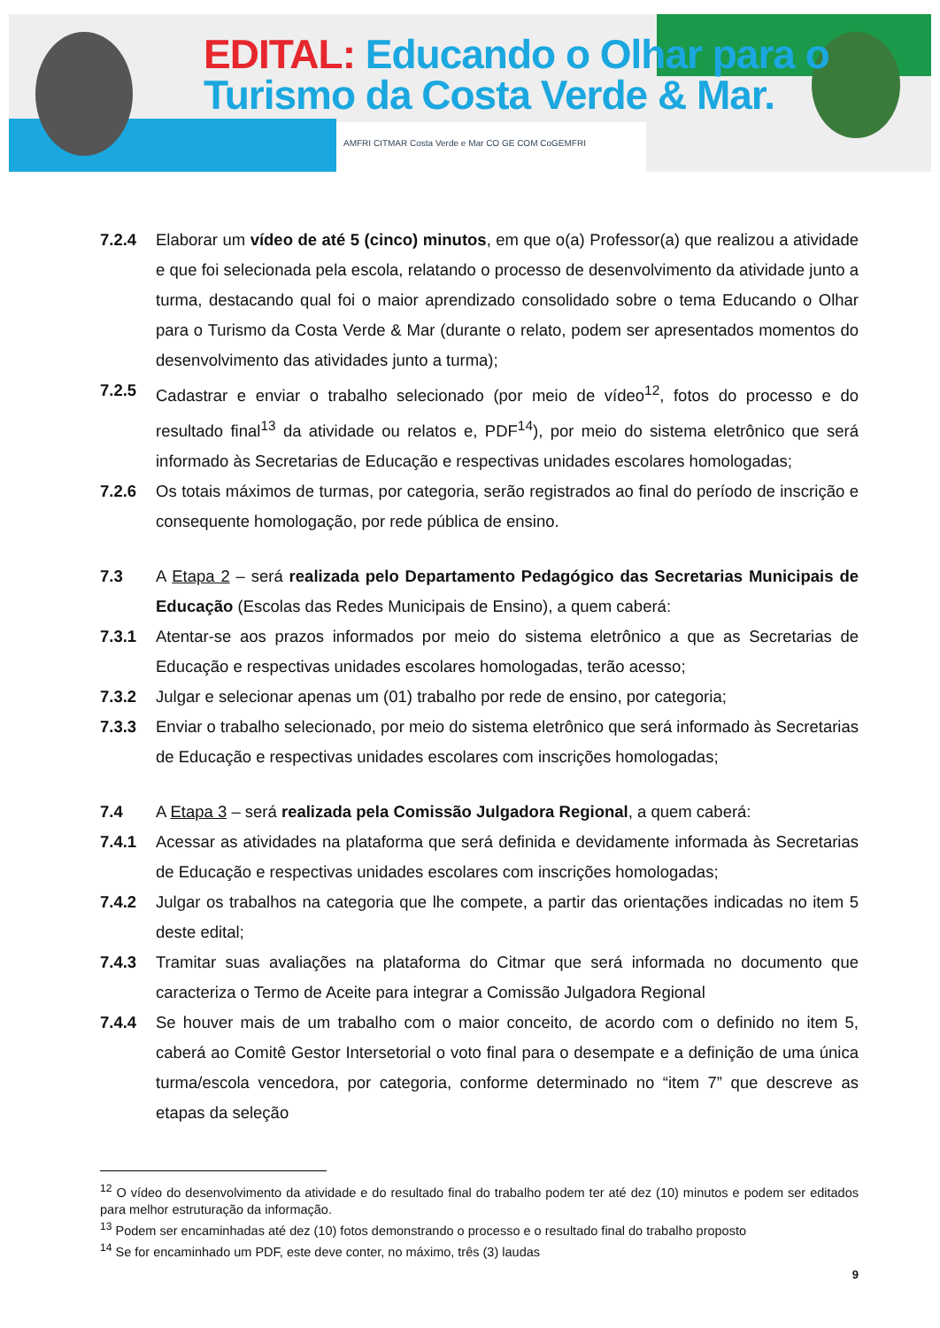EDITAL: Educando o Olhar para o
Turismo da Costa Verde & Mar.
AMFRI CITMAR Costa Verde e Mar CO GE COM CoGEMFRI
7.2.4 Elaborar um vídeo de até 5 (cinco) minutos, em que o(a) Professor(a) que realizou a atividade e que foi selecionada pela escola, relatando o processo de desenvolvimento da atividade junto a turma, destacando qual foi o maior aprendizado consolidado sobre o tema Educando o Olhar para o Turismo da Costa Verde & Mar (durante o relato, podem ser apresentados momentos do desenvolvimento das atividades junto a turma);
7.2.5 Cadastrar e enviar o trabalho selecionado (por meio de vídeo<sup>12</sup>, fotos do processo e do resultado final<sup>13</sup> da atividade ou relatos e, PDF<sup>14</sup>), por meio do sistema eletrônico que será informado às Secretarias de Educação e respectivas unidades escolares homologadas;
7.2.6 Os totais máximos de turmas, por categoria, serão registrados ao final do período de inscrição e consequente homologação, por rede pública de ensino.
7.3 A Etapa 2 – será realizada pelo Departamento Pedagógico das Secretarias Municipais de Educação (Escolas das Redes Municipais de Ensino), a quem caberá:
7.3.1 Atentar-se aos prazos informados por meio do sistema eletrônico a que as Secretarias de Educação e respectivas unidades escolares homologadas, terão acesso;
7.3.2 Julgar e selecionar apenas um (01) trabalho por rede de ensino, por categoria;
7.3.3 Enviar o trabalho selecionado, por meio do sistema eletrônico que será informado às Secretarias de Educação e respectivas unidades escolares com inscrições homologadas;
7.4 A Etapa 3 – será realizada pela Comissão Julgadora Regional, a quem caberá:
7.4.1 Acessar as atividades na plataforma que será definida e devidamente informada às Secretarias de Educação e respectivas unidades escolares com inscrições homologadas;
7.4.2 Julgar os trabalhos na categoria que lhe compete, a partir das orientações indicadas no item 5 deste edital;
7.4.3 Tramitar suas avaliações na plataforma do Citmar que será informada no documento que caracteriza o Termo de Aceite para integrar a Comissão Julgadora Regional
7.4.4 Se houver mais de um trabalho com o maior conceito, de acordo com o definido no item 5, caberá ao Comitê Gestor Intersetorial o voto final para o desempate e a definição de uma única turma/escola vencedora, por categoria, conforme determinado no “item 7” que descreve as etapas da seleção
<sup>12</sup> O vídeo do desenvolvimento da atividade e do resultado final do trabalho podem ter até dez (10) minutos e podem ser editados para melhor estruturação da informação.
<sup>13</sup> Podem ser encaminhadas até dez (10) fotos demonstrando o processo e o resultado final do trabalho proposto
<sup>14</sup> Se for encaminhado um PDF, este deve conter, no máximo, três (3) laudas
9